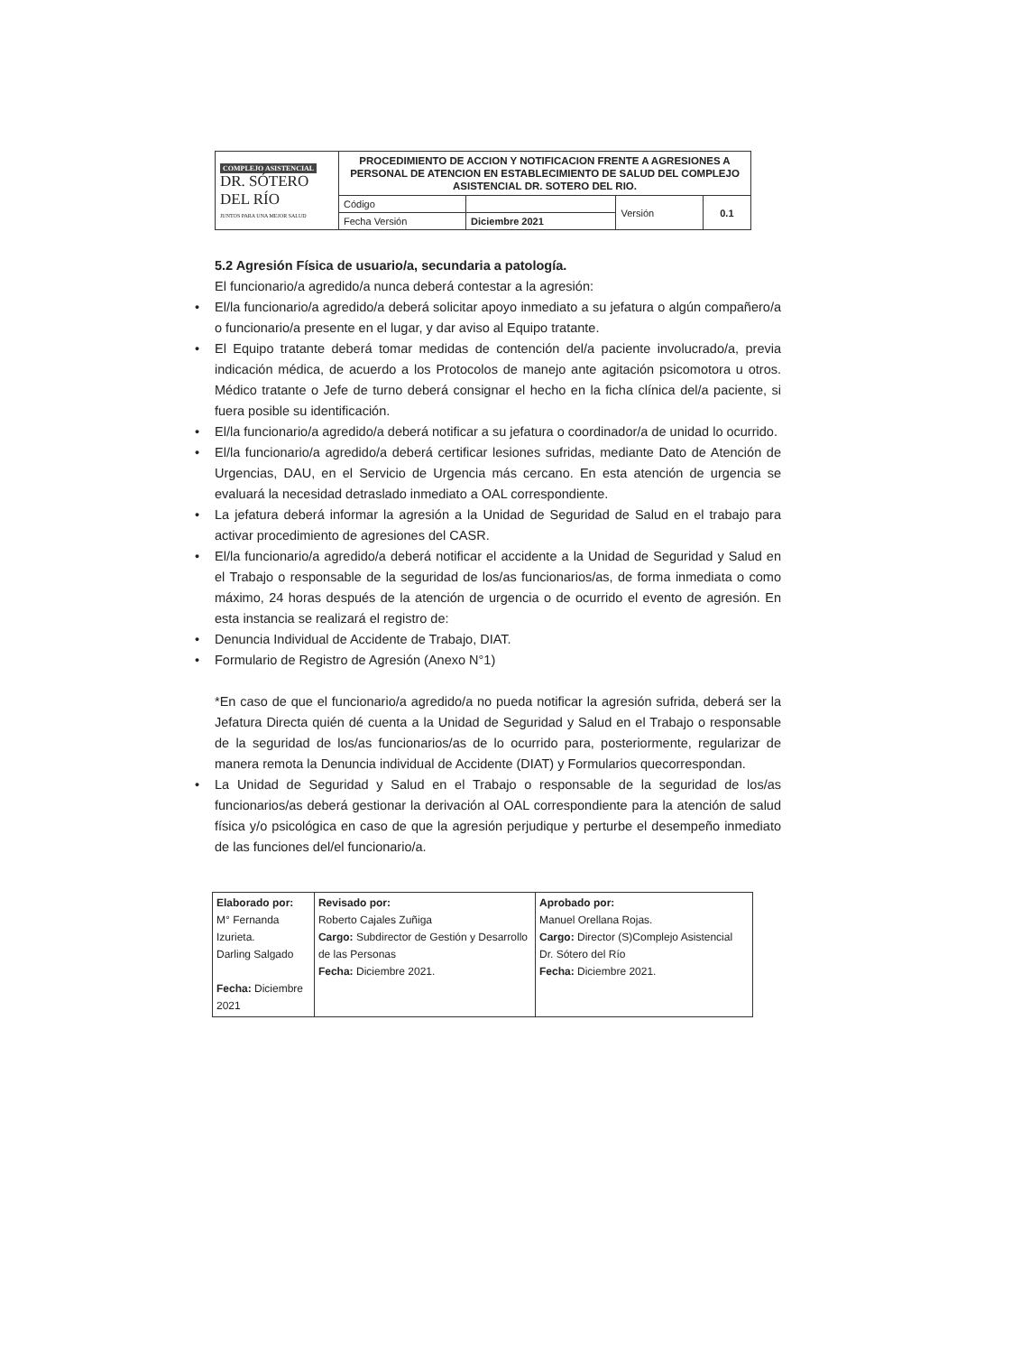| COMPLEJO ASISTENCIAL DR. SÓTERO DEL RÍO JUNTOS PARA UNA MEJOR SALUD | PROCEDIMIENTO DE ACCION Y NOTIFICACION FRENTE A AGRESIONES A PERSONAL DE ATENCION EN ESTABLECIMIENTO DE SALUD DEL COMPLEJO ASISTENCIAL DR. SOTERO DEL RIO. | | | |
| | Código | | Versión | 0.1 |
| | Fecha Versión | Diciembre 2021 | | |
5.2 Agresión Física de usuario/a, secundaria a patología.
El funcionario/a agredido/a nunca deberá contestar a la agresión:
• El/la funcionario/a agredido/a deberá solicitar apoyo inmediato a su jefatura o algún compañero/a o funcionario/a presente en el lugar, y dar aviso al Equipo tratante.
• El Equipo tratante deberá tomar medidas de contención del/a paciente involucrado/a, previa indicación médica, de acuerdo a los Protocolos de manejo ante agitación psicomotora u otros. Médico tratante o Jefe de turno deberá consignar el hecho en la ficha clínica del/a paciente, si fuera posible su identificación.
• El/la funcionario/a agredido/a deberá notificar a su jefatura o coordinador/a de unidad lo ocurrido.
• El/la funcionario/a agredido/a deberá certificar lesiones sufridas, mediante Dato de Atención de Urgencias, DAU, en el Servicio de Urgencia más cercano. En esta atención de urgencia se evaluará la necesidad detraslado inmediato a OAL correspondiente.
• La jefatura deberá informar la agresión a la Unidad de Seguridad de Salud en el trabajo para activar procedimiento de agresiones del CASR.
• El/la funcionario/a agredido/a deberá notificar el accidente a la Unidad de Seguridad y Salud en el Trabajo o responsable de la seguridad de los/as funcionarios/as, de forma inmediata o como máximo, 24 horas después de la atención de urgencia o de ocurrido el evento de agresión. En esta instancia se realizará el registro de:
• Denuncia Individual de Accidente de Trabajo, DIAT.
• Formulario de Registro de Agresión (Anexo N°1)
*En caso de que el funcionario/a agredido/a no pueda notificar la agresión sufrida, deberá ser la Jefatura Directa quién dé cuenta a la Unidad de Seguridad y Salud en el Trabajo o responsable de la seguridad de los/as funcionarios/as de lo ocurrido para, posteriormente, regularizar de manera remota la Denuncia individual de Accidente (DIAT) y Formularios quecorrespondan.
• La Unidad de Seguridad y Salud en el Trabajo o responsable de la seguridad de los/as funcionarios/as deberá gestionar la derivación al OAL correspondiente para la atención de salud física y/o psicológica en caso de que la agresión perjudique y perturbe el desempeño inmediato de las funciones del/el funcionario/a.
| Elaborado por: M° Fernanda Izurieta. Darling Salgado Fecha: Diciembre 2021 | Revisado por: Roberto Cajales Zuñiga Cargo: Subdirector de Gestión y Desarrollo de las Personas Fecha: Diciembre 2021. | Aprobado por: Manuel Orellana Rojas. Cargo: Director (S)Complejo Asistencial Dr. Sótero del Río Fecha: Diciembre 2021. |